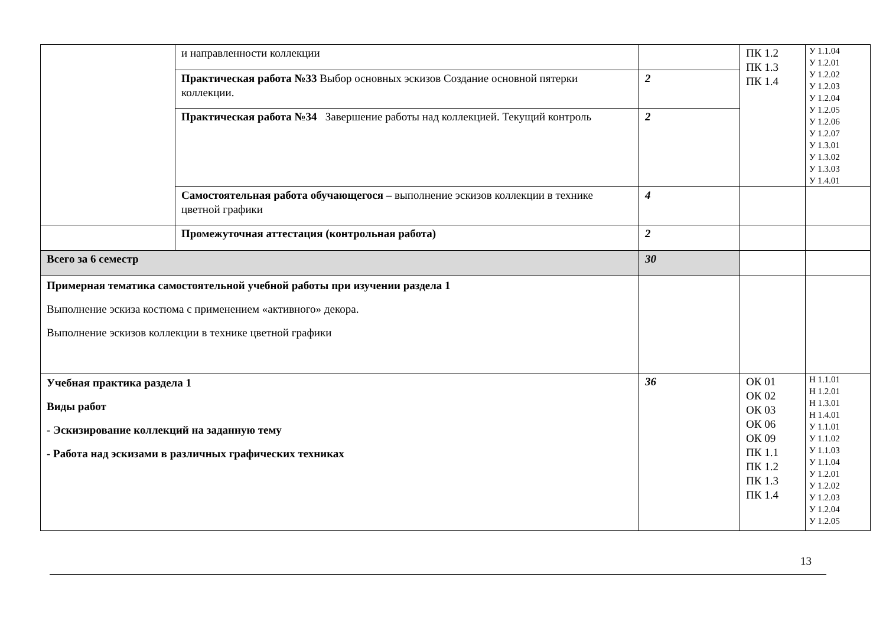| | и направленности коллекции | | ПК 1.2 ПК 1.3 ПК 1.4 | У 1.1.04 У 1.2.01 У 1.2.02 У 1.2.03 У 1.2.04 У 1.2.05 У 1.2.06 У 1.2.07 У 1.3.01 У 1.3.02 У 1.3.03 У 1.4.01 |
| | Практическая работа №33 Выбор основных эскизов Создание основной пятерки коллекции. | 2 | | |
| | Практическая работа №34 Завершение работы над коллекцией. Текущий контроль | 2 | | |
| | Самостоятельная работа обучающегося – выполнение эскизов коллекции в технике цветной графики | 4 | | |
| | Промежуточная аттестация (контрольная работа) | 2 | | |
| Всего за 6 семестр | | 30 | | |
| Примерная тематика самостоятельной учебной работы при изучении раздела 1 Выполнение эскиза костюма с применением «активного» декора. Выполнение эскизов коллекции в технике цветной графики | | | | |
| Учебная практика раздела 1 Виды работ - Эскизирование коллекций на заданную тему - Работа над эскизами в различных графических техниках | | 36 | ОК 01 ОК 02 ОК 03 ОК 06 ОК 09 ПК 1.1 ПК 1.2 ПК 1.3 ПК 1.4 | Н 1.1.01 Н 1.2.01 Н 1.3.01 Н 1.4.01 У 1.1.01 У 1.1.02 У 1.1.03 У 1.1.04 У 1.2.01 У 1.2.02 У 1.2.03 У 1.2.04 У 1.2.05 |
13